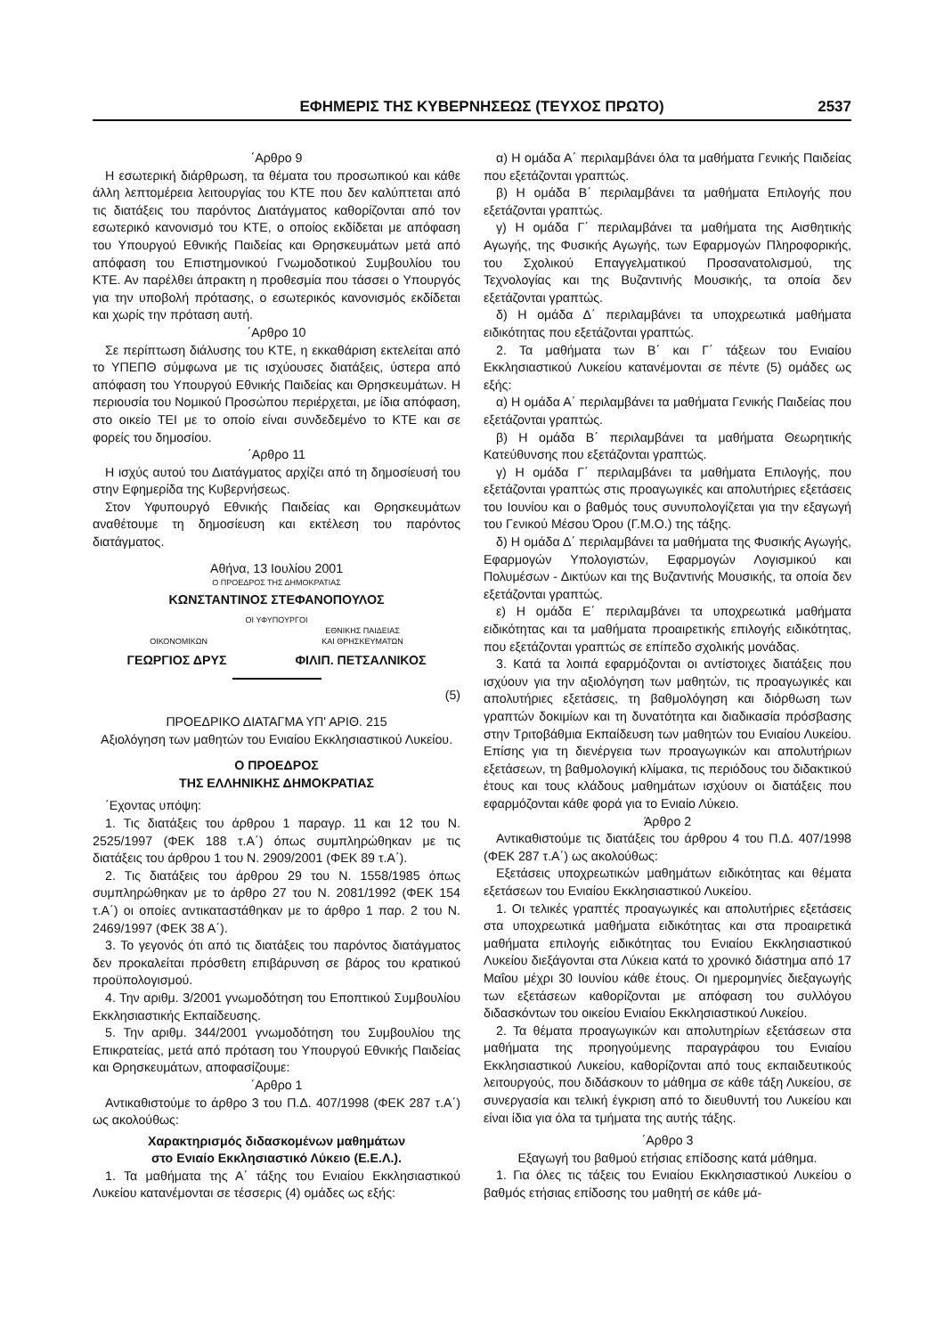ΕΦΗΜΕΡΙΣ ΤΗΣ ΚΥΒΕΡΝΗΣΕΩΣ (ΤΕΥΧΟΣ ΠΡΩΤΟ) 2537
΄Αρθρο 9
Η εσωτερική διάρθρωση, τα θέματα του προσωπικού και κάθε άλλη λεπτομέρεια λειτουργίας του ΚΤΕ που δεν καλύπτεται από τις διατάξεις του παρόντος Διατάγματος καθορίζονται από τον εσωτερικό κανονισμό του ΚΤΕ, ο οποίος εκδίδεται με απόφαση του Υπουργού Εθνικής Παιδείας και Θρησκευμάτων μετά από απόφαση του Επιστημονικού Γνωμοδοτικού Συμβουλίου του ΚΤΕ. Αν παρέλθει άπρακτη η προθεσμία που τάσσει ο Υπουργός για την υποβολή πρότασης, ο εσωτερικός κανονισμός εκδίδεται και χωρίς την πρόταση αυτή.
΄Αρθρο 10
Σε περίπτωση διάλυσης του ΚΤΕ, η εκκαθάριση εκτελείται από το ΥΠΕΠΘ σύμφωνα με τις ισχύουσες διατάξεις, ύστερα από απόφαση του Υπουργού Εθνικής Παιδείας και Θρησκευμάτων. Η περιουσία του Νομικού Προσώπου περιέρχεται, με ίδια απόφαση, στο οικείο ΤΕΙ με το οποίο είναι συνδεδεμένο το ΚΤΕ και σε φορείς του δημοσίου.
΄Αρθρο 11
Η ισχύς αυτού του Διατάγματος αρχίζει από τη δημοσίευσή του στην Εφημερίδα της Κυβερνήσεως.
Στον Υφυπουργό Εθνικής Παιδείας και Θρησκευμάτων αναθέτουμε τη δημοσίευση και εκτέλεση του παρόντος διατάγματος.
Αθήνα, 13 Ιουλίου 2001
Ο ΠΡΟΕΔΡΟΣ ΤΗΣ ΔΗΜΟΚΡΑΤΙΑΣ
ΚΩΝΣΤΑΝΤΙΝΟΣ ΣΤΕΦΑΝΟΠΟΥΛΟΣ
ΟΙ ΥΦΥΠΟΥΡΓΟΙ
ΟΙΚΟΝΟΜΙΚΩΝ ΕΘΝΙΚΗΣ ΠΑΙΔΕΙΑΣ
ΚΑΙ ΘΡΗΣΚΕΥΜΑΤΩΝ
ΓΕΩΡΓΙΟΣ ΔΡΥΣ ΦΙΛΙΠ. ΠΕΤΣΑΛΝΙΚΟΣ
(5)
ΠΡΟΕΔΡΙΚΟ ΔΙΑΤΑΓΜΑ ΥΠ' ΑΡΙΘ. 215
Αξιολόγηση των μαθητών του Ενιαίου Εκκλησιαστικού Λυκείου.
Ο ΠΡΟΕΔΡΟΣ
ΤΗΣ ΕΛΛΗΝΙΚΗΣ ΔΗΜΟΚΡΑΤΙΑΣ
΄Εχοντας υπόψη:
1. Τις διατάξεις του άρθρου 1 παραγρ. 11 και 12 του Ν. 2525/1997 (ΦΕΚ 188 τ.Α΄) όπως συμπληρώθηκαν με τις διατάξεις του άρθρου 1 του Ν. 2909/2001 (ΦΕΚ 89 τ.Α΄).
2. Τις διατάξεις του άρθρου 29 του Ν. 1558/1985 όπως συμπληρώθηκαν με το άρθρο 27 του Ν. 2081/1992 (ΦΕΚ 154 τ.Α΄) οι οποίες αντικαταστάθηκαν με το άρθρο 1 παρ. 2 του Ν. 2469/1997 (ΦΕΚ 38 Α΄).
3. Το γεγονός ότι από τις διατάξεις του παρόντος διατάγματος δεν προκαλείται πρόσθετη επιβάρυνση σε βάρος του κρατικού προϋπολογισμού.
4. Την αριθμ. 3/2001 γνωμοδότηση του Εποπτικού Συμβουλίου Εκκλησιαστικής Εκπαίδευσης.
5. Την αριθμ. 344/2001 γνωμοδότηση του Συμβουλίου της Επικρατείας, μετά από πρόταση του Υπουργού Εθνικής Παιδείας και Θρησκευμάτων, αποφασίζουμε:
΄Αρθρο 1
Αντικαθιστούμε το άρθρο 3 του Π.Δ. 407/1998 (ΦΕΚ 287 τ.Α΄) ως ακολούθως:
Χαρακτηρισμός διδασκομένων μαθημάτων
στο Ενιαίο Εκκλησιαστικό Λύκειο (Ε.Ε.Λ.).
1. Τα μαθήματα της Α΄ τάξης του Ενιαίου Εκκλησιαστικού Λυκείου κατανέμονται σε τέσσερις (4) ομάδες ως εξής:
α) Η ομάδα Α΄ περιλαμβάνει όλα τα μαθήματα Γενικής Παιδείας που εξετάζονται γραπτώς.
β) Η ομάδα Β΄ περιλαμβάνει τα μαθήματα Επιλογής που εξετάζονται γραπτώς.
γ) Η ομάδα Γ΄ περιλαμβάνει τα μαθήματα της Αισθητικής Αγωγής, της Φυσικής Αγωγής, των Εφαρμογών Πληροφορικής, του Σχολικού Επαγγελματικού Προσανατολισμού, της Τεχνολογίας και της Βυζαντινής Μουσικής, τα οποία δεν εξετάζονται γραπτώς.
δ) Η ομάδα Δ΄ περιλαμβάνει τα υποχρεωτικά μαθήματα ειδικότητας που εξετάζονται γραπτώς.
2. Τα μαθήματα των Β΄ και Γ΄ τάξεων του Ενιαίου Εκκλησιαστικού Λυκείου κατανέμονται σε πέντε (5) ομάδες ως εξής:
α) Η ομάδα Α΄ περιλαμβάνει τα μαθήματα Γενικής Παιδείας που εξετάζονται γραπτώς.
β) Η ομάδα Β΄ περιλαμβάνει τα μαθήματα Θεωρητικής Κατεύθυνσης που εξετάζονται γραπτώς.
γ) Η ομάδα Γ΄ περιλαμβάνει τα μαθήματα Επιλογής, που εξετάζονται γραπτώς στις προαγωγικές και απολυτήριες εξετάσεις του Ιουνίου και ο βαθμός τους συνυπολογίζεται για την εξαγωγή του Γενικού Μέσου Όρου (Γ.Μ.Ο.) της τάξης.
δ) Η ομάδα Δ΄ περιλαμβάνει τα μαθήματα της Φυσικής Αγωγής, Εφαρμογών Υπολογιστών, Εφαρμογών Λογισμικού και Πολυμέσων - Δικτύων και της Βυζαντινής Μουσικής, τα οποία δεν εξετάζονται γραπτώς.
ε) Η ομάδα Ε΄ περιλαμβάνει τα υποχρεωτικά μαθήματα ειδικότητας και τα μαθήματα προαιρετικής επιλογής ειδικότητας, που εξετάζονται γραπτώς σε επίπεδο σχολικής μονάδας.
3. Κατά τα λοιπά εφαρμόζονται οι αντίστοιχες διατάξεις που ισχύουν για την αξιολόγηση των μαθητών, τις προαγωγικές και απολυτήριες εξετάσεις, τη βαθμολόγηση και διόρθωση των γραπτών δοκιμίων και τη δυνατότητα και διαδικασία πρόσβασης στην Τριτοβάθμια Εκπαίδευση των μαθητών του Ενιαίου Λυκείου. Επίσης για τη διενέργεια των προαγωγικών και απολυτήριων εξετάσεων, τη βαθμολογική κλίμακα, τις περιόδους του διδακτικού έτους και τους κλάδους μαθημάτων ισχύουν οι διατάξεις που εφαρμόζονται κάθε φορά για το Ενιαίο Λύκειο.
Άρθρο 2
Αντικαθιστούμε τις διατάξεις του άρθρου 4 του Π.Δ. 407/1998 (ΦΕΚ 287 τ.Α΄) ως ακολούθως:
Εξετάσεις υποχρεωτικών μαθημάτων ειδικότητας και θέματα εξετάσεων του Ενιαίου Εκκλησιαστικού Λυκείου.
1. Οι τελικές γραπτές προαγωγικές και απολυτήριες εξετάσεις στα υποχρεωτικά μαθήματα ειδικότητας και στα προαιρετικά μαθήματα επιλογής ειδικότητας του Ενιαίου Εκκλησιαστικού Λυκείου διεξάγονται στα Λύκεια κατά το χρονικό διάστημα από 17 Μαΐου μέχρι 30 Ιουνίου κάθε έτους. Οι ημερομηνίες διεξαγωγής των εξετάσεων καθορίζονται με απόφαση του συλλόγου διδασκόντων του οικείου Ενιαίου Εκκλησιαστικού Λυκείου.
2. Τα θέματα προαγωγικών και απολυτηρίων εξετάσεων στα μαθήματα της προηγούμενης παραγράφου του Ενιαίου Εκκλησιαστικού Λυκείου, καθορίζονται από τους εκπαιδευτικούς λειτουργούς, που διδάσκουν το μάθημα σε κάθε τάξη Λυκείου, σε συνεργασία και τελική έγκριση από το διευθυντή του Λυκείου και είναι ίδια για όλα τα τμήματα της αυτής τάξης.
΄Αρθρο 3
Εξαγωγή του βαθμού ετήσιας επίδοσης κατά μάθημα.
1. Για όλες τις τάξεις του Ενιαίου Εκκλησιαστικού Λυκείου ο βαθμός ετήσιας επίδοσης του μαθητή σε κάθε μά-